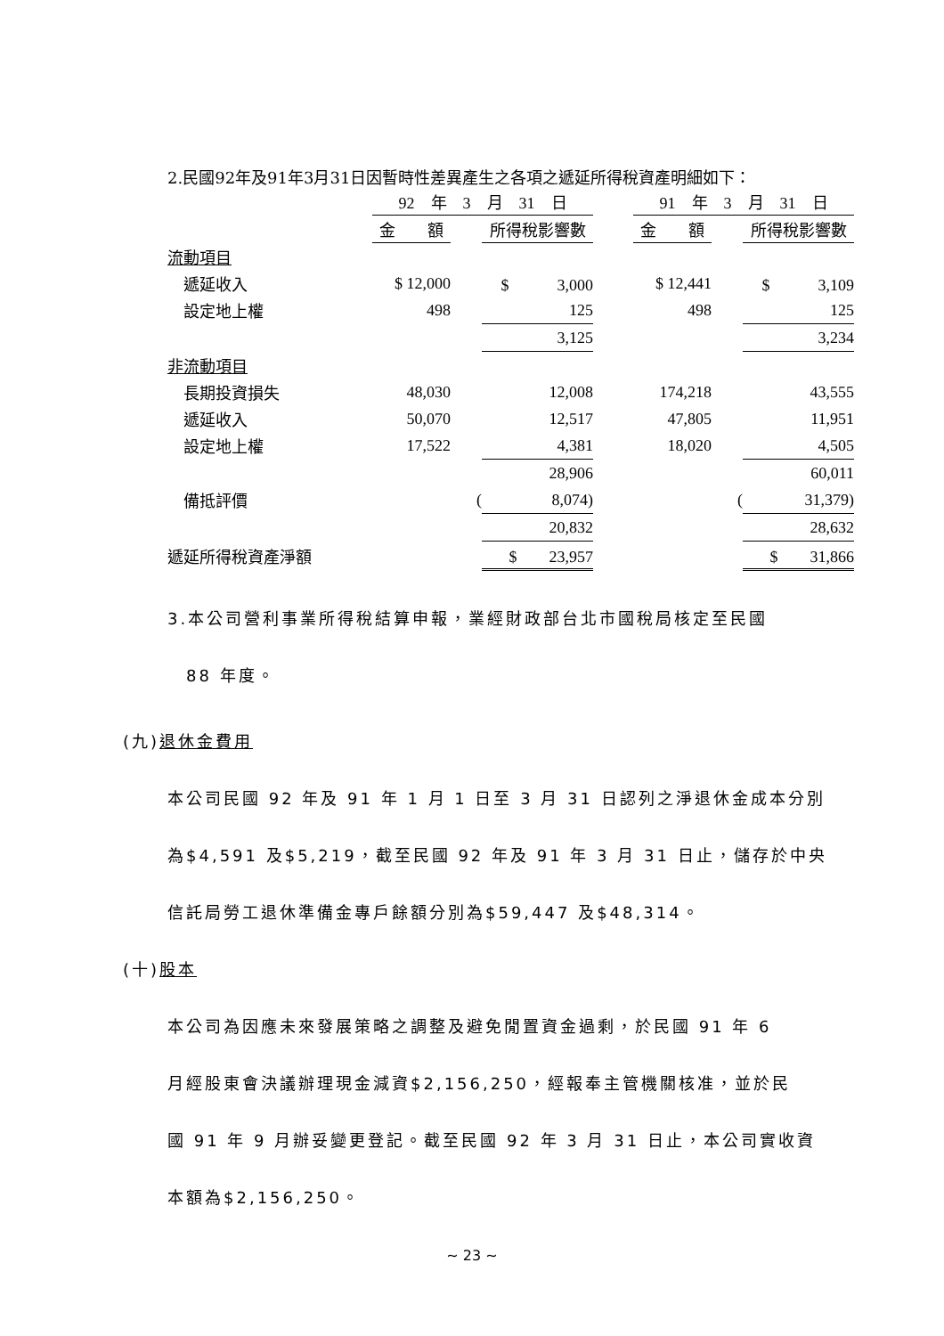2.民國92年及91年3月31日因暫時性差異產生之各項之遞延所得稅資產明細如下：
| | 92 年 3 月 31 日 | | | | 91 年 3 月 31 日 | | |
| --- | --- | --- | --- | --- | --- | --- | --- |
| | 金 額 | | 所得稅影響數 | | 金 額 | | 所得稅影響數 |
| 流動項目 | | | | | | | |
| 遞延收入 | $ 12,000 | | $ 3,000 | | $ 12,441 | | $ 3,109 |
| 設定地上權 | 498 | | 125 | | 498 | | 125 |
| | | | 3,125 | | | | 3,234 |
| 非流動項目 | | | | | | | |
| 長期投資損失 | 48,030 | | 12,008 | | 174,218 | | 43,555 |
| 遞延收入 | 50,070 | | 12,517 | | 47,805 | | 11,951 |
| 設定地上權 | 17,522 | | 4,381 | | 18,020 | | 4,505 |
| | | | 28,906 | | | | 60,011 |
| 備抵評價 | | ( | 8,074) | | | ( | 31,379) |
| | | | 20,832 | | | | 28,632 |
| 遞延所得稅資產淨額 | | | $ 23,957 | | | | $ 31,866 |
3.本公司營利事業所得稅結算申報，業經財政部台北市國稅局核定至民國
　88 年度。
(九)退休金費用
本公司民國 92 年及 91 年 1 月 1 日至 3 月 31 日認列之淨退休金成本分別
為$4,591 及$5,219，截至民國 92 年及 91 年 3 月 31 日止，儲存於中央
信託局勞工退休準備金專戶餘額分別為$59,447 及$48,314。
(十)股本
本公司為因應未來發展策略之調整及避免閒置資金過剩，於民國 91 年 6
月經股東會決議辦理現金減資$2,156,250，經報奉主管機關核准，並於民
國 91 年 9 月辦妥變更登記。截至民國 92 年 3 月 31 日止，本公司實收資
本額為$2,156,250。
~ 23 ~